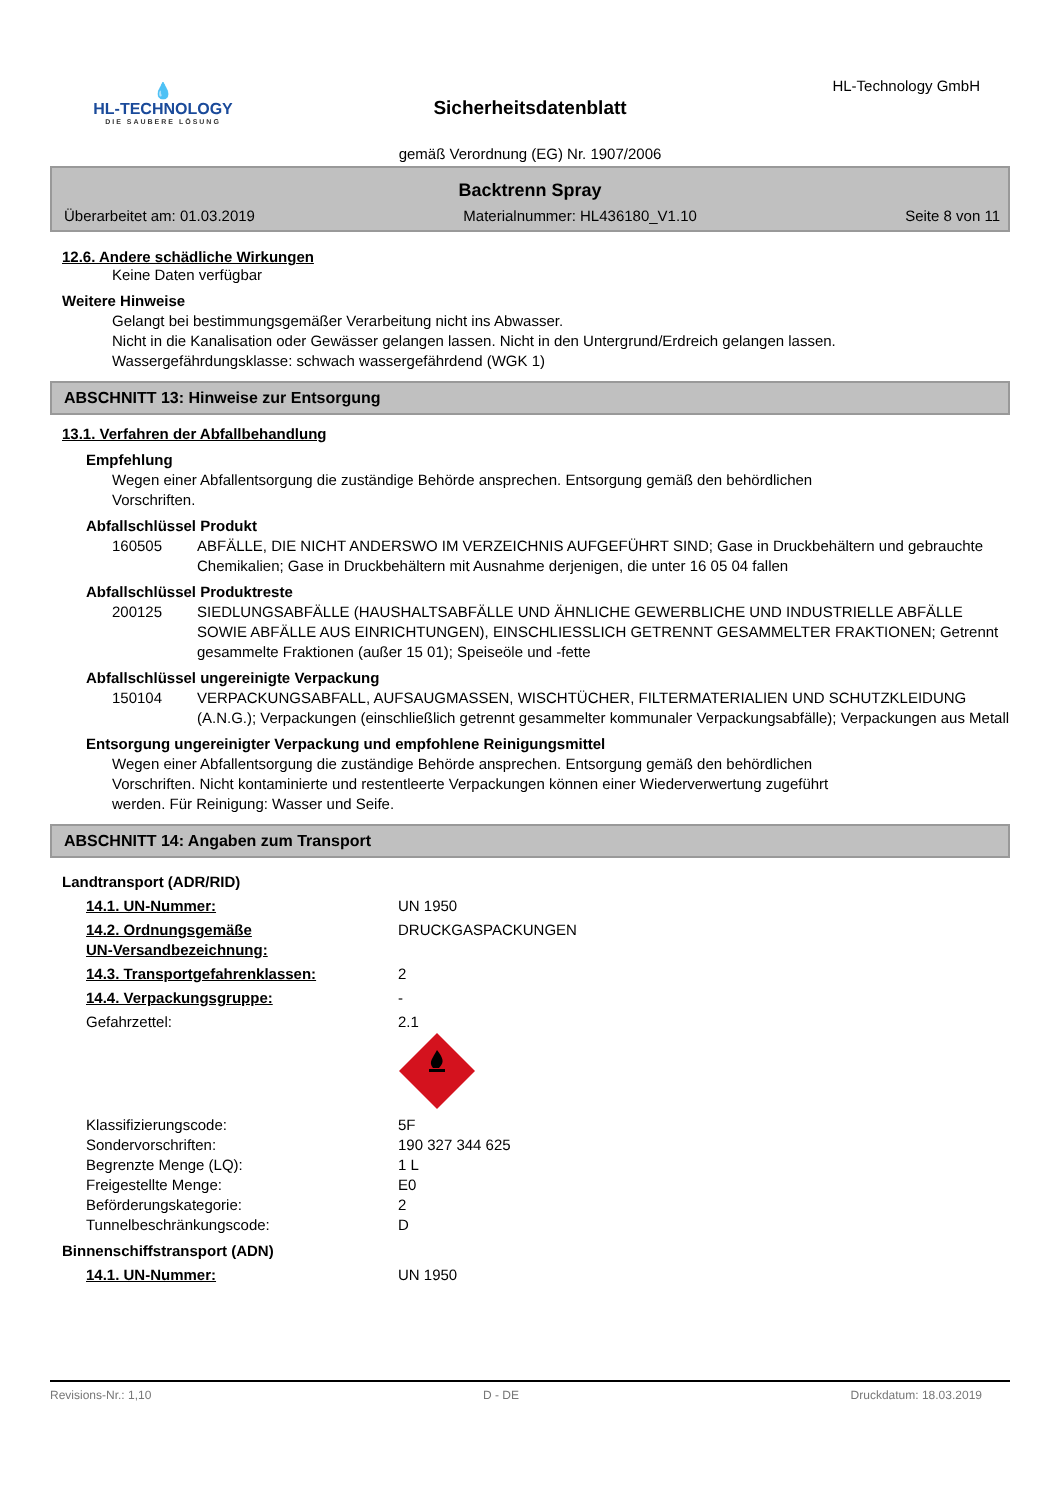💧
HL-TECHNOLOGY
DIE SAUBERE LÖSUNG
HL-Technology GmbH
Sicherheitsdatenblatt
gemäß Verordnung (EG) Nr. 1907/2006
Backtrenn Spray
Überarbeitet am: 01.03.2019 Materialnummer: HL436180_V1.10 Seite 8 von 11
12.6. Andere schädliche Wirkungen
Keine Daten verfügbar
Weitere Hinweise
Gelangt bei bestimmungsgemäßer Verarbeitung nicht ins Abwasser.
Nicht in die Kanalisation oder Gewässer gelangen lassen. Nicht in den Untergrund/Erdreich gelangen lassen.
Wassergefährdungsklasse: schwach wassergefährdend (WGK 1)
ABSCHNITT 13: Hinweise zur Entsorgung
13.1. Verfahren der Abfallbehandlung
Empfehlung
Wegen einer Abfallentsorgung die zuständige Behörde ansprechen. Entsorgung gemäß den behördlichen
Vorschriften.
Abfallschlüssel Produkt
160505 ABFÄLLE, DIE NICHT ANDERSWO IM VERZEICHNIS AUFGEFÜHRT SIND; Gase in Druckbehältern und gebrauchte Chemikalien; Gase in Druckbehältern mit Ausnahme derjenigen, die unter 16 05 04 fallen
Abfallschlüssel Produktreste
200125 SIEDLUNGSABFÄLLE (HAUSHALTSABFÄLLE UND ÄHNLICHE GEWERBLICHE UND INDUSTRIELLE ABFÄLLE SOWIE ABFÄLLE AUS EINRICHTUNGEN), EINSCHLIESSLICH GETRENNT GESAMMELTER FRAKTIONEN; Getrennt gesammelte Fraktionen (außer 15 01); Speiseöle und -fette
Abfallschlüssel ungereinigte Verpackung
150104 VERPACKUNGSABFALL, AUFSAUGMASSEN, WISCHTÜCHER, FILTERMATERIALIEN UND SCHUTZKLEIDUNG (A.N.G.); Verpackungen (einschließlich getrennt gesammelter kommunaler Verpackungsabfälle); Verpackungen aus Metall
Entsorgung ungereinigter Verpackung und empfohlene Reinigungsmittel
Wegen einer Abfallentsorgung die zuständige Behörde ansprechen. Entsorgung gemäß den behördlichen
Vorschriften. Nicht kontaminierte und restentleerte Verpackungen können einer Wiederverwertung zugeführt
werden. Für Reinigung: Wasser und Seife.
ABSCHNITT 14: Angaben zum Transport
Landtransport (ADR/RID)
14.1. UN-Nummer: UN 1950
14.2. Ordnungsgemäße
UN-Versandbezeichnung:
DRUCKGASPACKUNGEN
14.3. Transportgefahrenklassen: 2
14.4. Verpackungsgruppe: -
Gefahrzettel: 2.1
Klassifizierungscode: 5F
Sondervorschriften: 190 327 344 625
Begrenzte Menge (LQ): 1 L
Freigestellte Menge: E0
Beförderungskategorie: 2
Tunnelbeschränkungscode: D
Binnenschiffstransport (ADN)
14.1. UN-Nummer: UN 1950
Revisions-Nr.: 1,10 D - DE Druckdatum: 18.03.2019